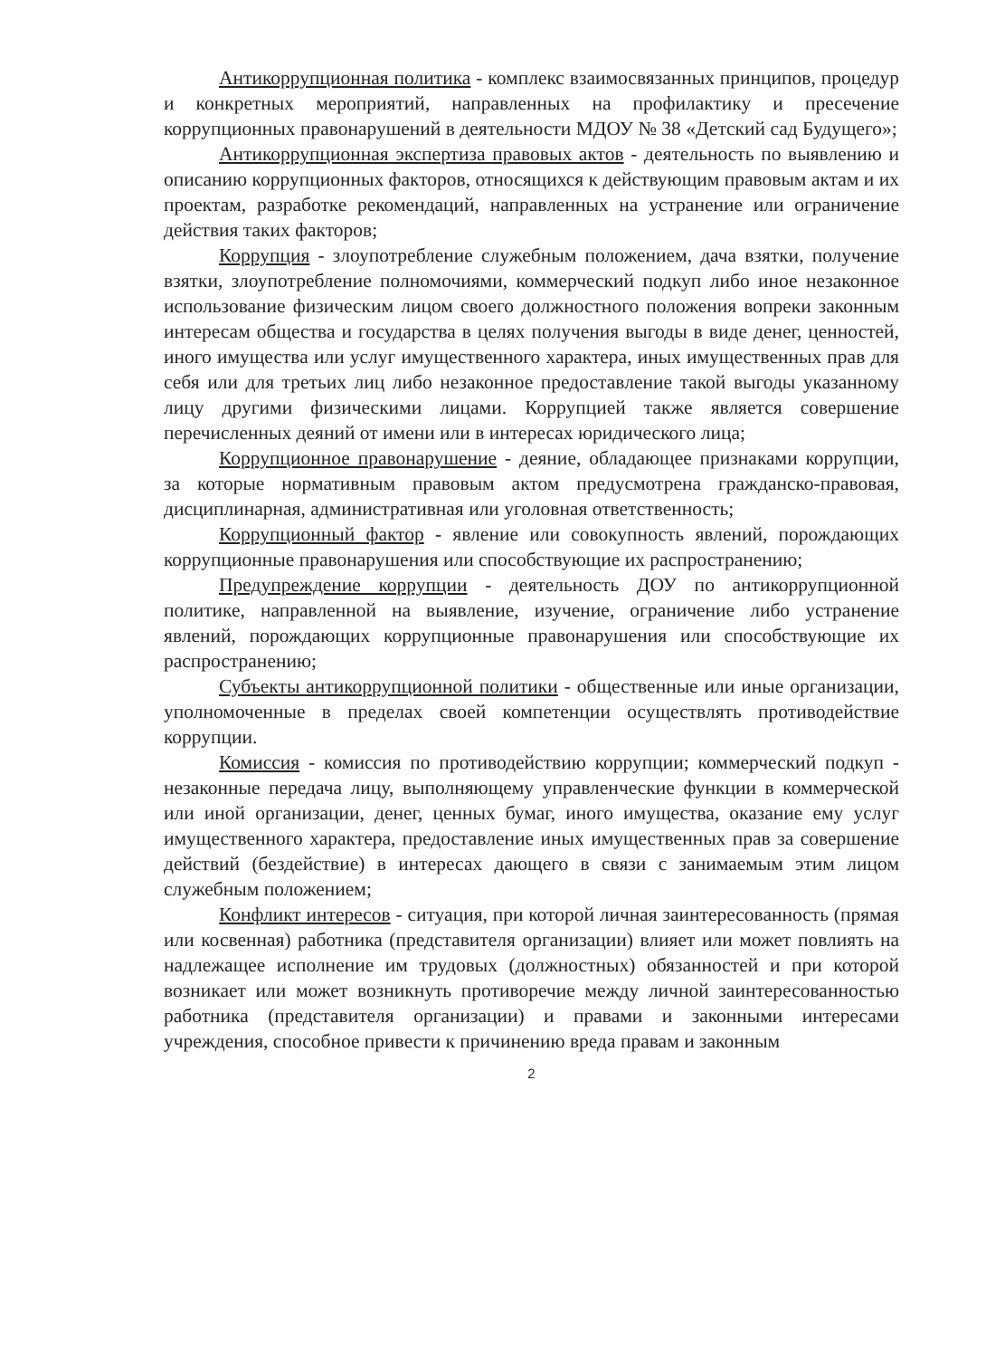Антикоррупционная политика - комплекс взаимосвязанных принципов, процедур и конкретных мероприятий, направленных на профилактику и пресечение коррупционных правонарушений в деятельности МДОУ № 38 «Детский сад Будущего»;
Антикоррупционная экспертиза правовых актов - деятельность по выявлению и описанию коррупционных факторов, относящихся к действующим правовым актам и их проектам, разработке рекомендаций, направленных на устранение или ограничение действия таких факторов;
Коррупция - злоупотребление служебным положением, дача взятки, получение взятки, злоупотребление полномочиями, коммерческий подкуп либо иное незаконное использование физическим лицом своего должностного положения вопреки законным интересам общества и государства в целях получения выгоды в виде денег, ценностей, иного имущества или услуг имущественного характера, иных имущественных прав для себя или для третьих лиц либо незаконное предоставление такой выгоды указанному лицу другими физическими лицами. Коррупцией также является совершение перечисленных деяний от имени или в интересах юридического лица;
Коррупционное правонарушение - деяние, обладающее признаками коррупции, за которые нормативным правовым актом предусмотрена гражданско-правовая, дисциплинарная, административная или уголовная ответственность;
Коррупционный фактор - явление или совокупность явлений, порождающих коррупционные правонарушения или способствующие их распространению;
Предупреждение коррупции - деятельность ДОУ по антикоррупционной политике, направленной на выявление, изучение, ограничение либо устранение явлений, порождающих коррупционные правонарушения или способствующие их распространению;
Субъекты антикоррупционной политики - общественные или иные организации, уполномоченные в пределах своей компетенции осуществлять противодействие коррупции.
Комиссия - комиссия по противодействию коррупции; коммерческий подкуп - незаконные передача лицу, выполняющему управленческие функции в коммерческой или иной организации, денег, ценных бумаг, иного имущества, оказание ему услуг имущественного характера, предоставление иных имущественных прав за совершение действий (бездействие) в интересах дающего в связи с занимаемым этим лицом служебным положением;
Конфликт интересов - ситуация, при которой личная заинтересованность (прямая или косвенная) работника (представителя организации) влияет или может повлиять на надлежащее исполнение им трудовых (должностных) обязанностей и при которой возникает или может возникнуть противоречие между личной заинтересованностью работника (представителя организации) и правами и законными интересами учреждения, способное привести к причинению вреда правам и законным
2